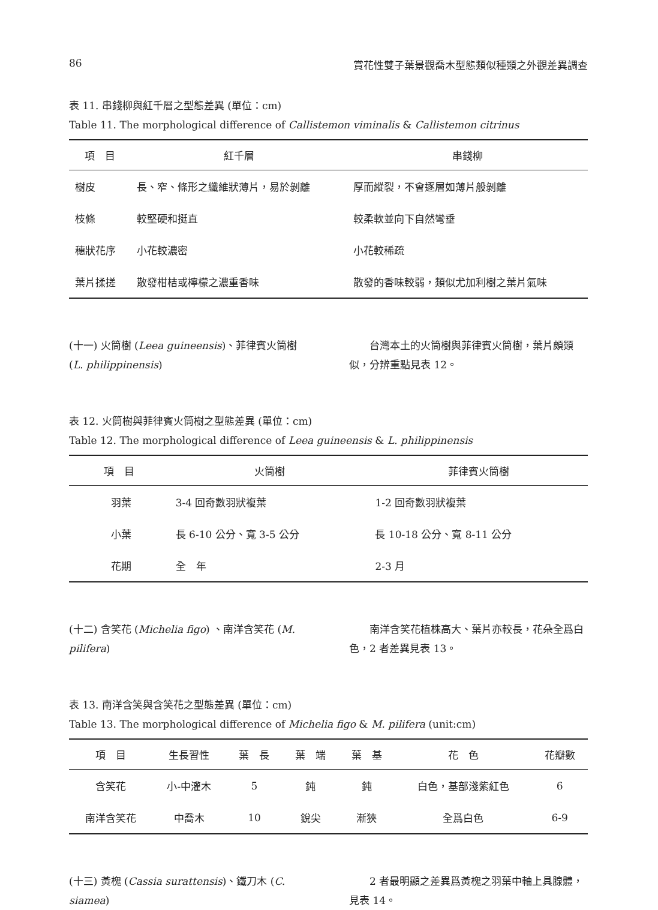86 賞花性雙子葉景觀喬木型態類似種類之外觀差異調查
表 11. 串錢柳與紅千層之型態差異 (單位：cm)
Table 11. The morphological difference of Callistemon viminalis & Callistemon citrinus
| 項 目 | 紅千層 | 串錢柳 |
| --- | --- | --- |
| 樹皮 | 長、窄、條形之纖維狀薄片，易於剝離 | 厚而縱裂，不會逐層如薄片般剝離 |
| 枝條 | 較堅硬和挺直 | 較柔軟並向下自然彎垂 |
| 穗狀花序 | 小花較濃密 | 小花較稀疏 |
| 葉片揉搓 | 散發柑桔或檸檬之濃重香味 | 散發的香味較弱，類似尤加利樹之葉片氣味 |
(十一) 火筒樹 (Leea guineensis)、菲律賓火筒樹 (L. philippinensis)
　　台灣本土的火筒樹與菲律賓火筒樹，葉片頗類似，分辨重點見表 12。
表 12. 火筒樹與菲律賓火筒樹之型態差異 (單位：cm)
Table 12. The morphological difference of Leea guineensis & L. philippinensis
| 項 目 | 火筒樹 | 菲律賓火筒樹 |
| --- | --- | --- |
| 羽葉 | 3-4 回奇數羽狀複葉 | 1-2 回奇數羽狀複葉 |
| 小葉 | 長 6-10 公分、寬 3-5 公分 | 長 10-18 公分、寬 8-11 公分 |
| 花期 | 全 年 | 2-3 月 |
(十二) 含笑花 (Michelia figo) 、南洋含笑花 (M. pilifera)
　　南洋含笑花植株高大、葉片亦較長，花朵全爲白色，2 者差異見表 13。
表 13. 南洋含笑與含笑花之型態差異 (單位：cm)
Table 13. The morphological difference of Michelia figo & M. pilifera (unit:cm)
| 項 目 | 生長習性 | 葉 長 | 葉 端 | 葉 基 | 花 色 | 花瓣數 |
| --- | --- | --- | --- | --- | --- | --- |
| 含笑花 | 小-中灌木 | 5 | 鈍 | 鈍 | 白色，基部淺紫紅色 | 6 |
| 南洋含笑花 | 中喬木 | 10 | 銳尖 | 漸狹 | 全爲白色 | 6-9 |
(十三) 黃槐 (Cassia surattensis)、鐵刀木 (C. siamea)
　　2 者最明顯之差異爲黃槐之羽葉中軸上具腺體，見表 14。